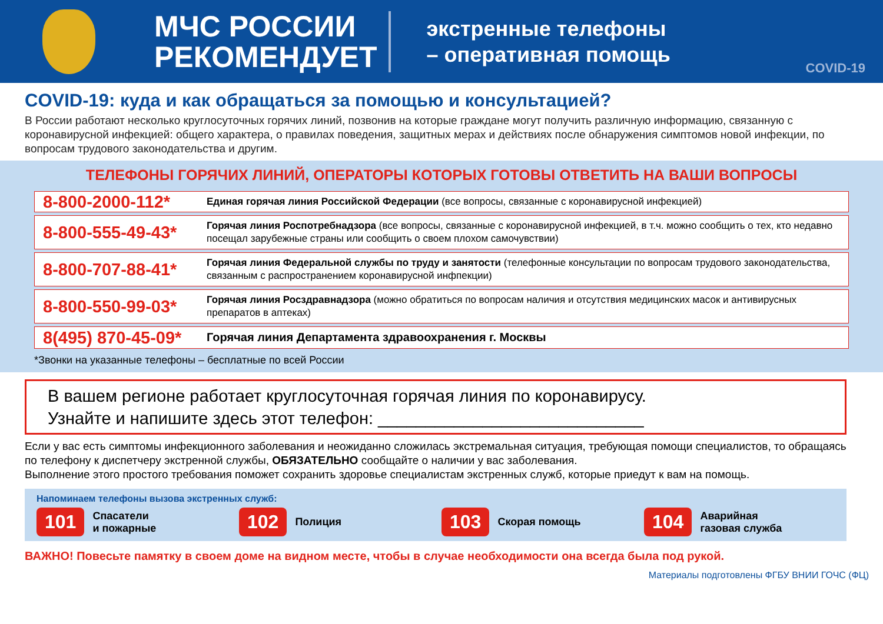МЧС РОССИИ
РЕКОМЕНДУЕТ
экстренные телефоны
– оперативная помощь
COVID-19
COVID-19: куда и как обращаться за помощью и консультацией?
В России работают несколько круглосуточных горячих линий, позвонив на которые граждане могут получить различную информацию, связанную с коронавирусной инфекцией: общего характера, о правилах поведения, защитных мерах и действиях после обнаружения симптомов новой инфекции, по вопросам трудового законодательства и другим.
ТЕЛЕФОНЫ ГОРЯЧИХ ЛИНИЙ, ОПЕРАТОРЫ КОТОРЫХ ГОТОВЫ ОТВЕТИТЬ НА ВАШИ ВОПРОСЫ
| 8-800-2000-112* | Единая горячая линия Российской Федерации (все вопросы, связанные с коронавирусной инфекцией) |
| 8-800-555-49-43* | Горячая линия Роспотребнадзора (все вопросы, связанные с коронавирусной инфекцией, в т.ч. можно сообщить о тех, кто недавно посещал зарубежные страны или сообщить о своем плохом самочувствии) |
| 8-800-707-88-41* | Горячая линия Федеральной службы по труду и занятости (телефонные консультации по вопросам трудового законодательства, связанным с распространением коронавирусной инфпекции) |
| 8-800-550-99-03* | Горячая линия Росздравнадзора (можно обратиться по вопросам наличия и отсутствия медицинских масок и антивирусных препаратов в аптеках) |
| 8(495) 870-45-09* | Горячая линия Департамента здравоохранения г. Москвы |
*Звонки на указанные телефоны – бесплатные по всей России
В вашем регионе работает круглосуточная горячая линия по коронавирусу.
Узнайте и напишите здесь этот телефон: ____________________________
Если у вас есть симптомы инфекционного заболевания и неожиданно сложилась экстремальная ситуация, требующая помощи специалистов, то обращаясь по телефону к диспетчеру экстренной службы, ОБЯЗАТЕЛЬНО сообщайте о наличии у вас заболевания.
Выполнение этого простого требования поможет сохранить здоровье специалистам экстренных служб, которые приедут к вам на помощь.
Напоминаем телефоны вызова экстренных служб:
101 Спасатели
и пожарные
102 Полиция
103 Скорая помощь
104 Аварийная
газовая служба
ВАЖНО! Повесьте памятку в своем доме на видном месте, чтобы в случае необходимости она всегда была под рукой.
Материалы подготовлены ФГБУ ВНИИ ГОЧС (ФЦ)